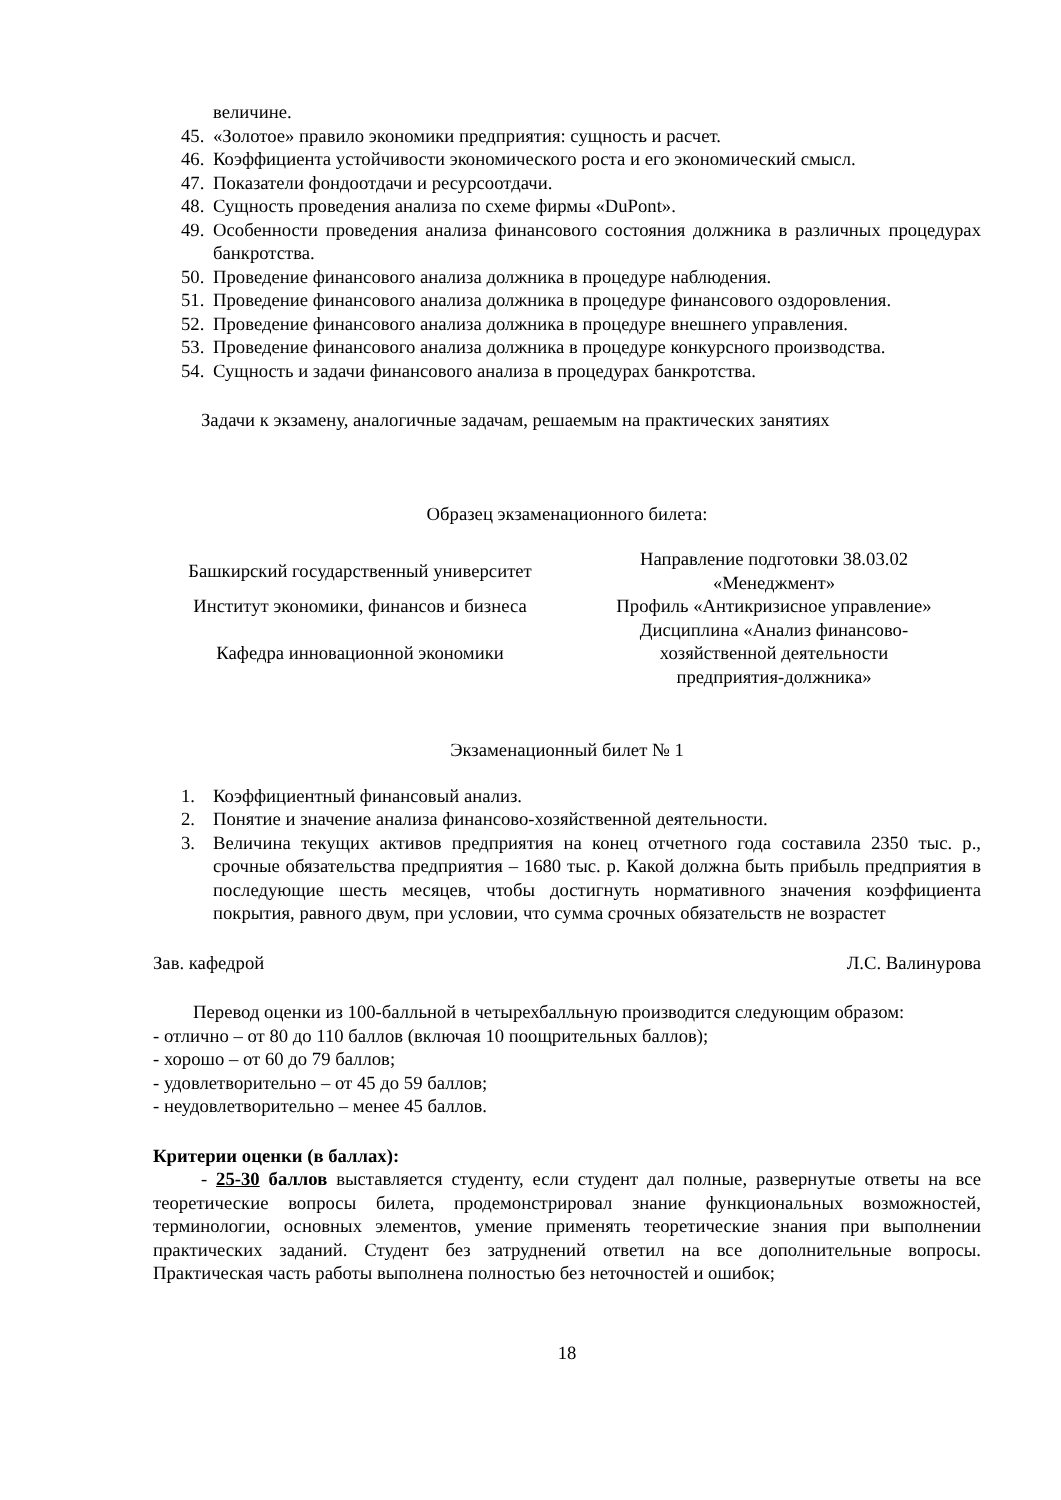величине.
45. «Золотое» правило экономики предприятия: сущность и расчет.
46. Коэффициента устойчивости экономического роста и его экономический смысл.
47. Показатели фондоотдачи и ресурсоотдачи.
48. Сущность проведения анализа по схеме фирмы «DuPont».
49. Особенности проведения анализа финансового состояния должника в различных процедурах банкротства.
50. Проведение финансового анализа должника в процедуре наблюдения.
51. Проведение финансового анализа должника в процедуре финансового оздоровления.
52. Проведение финансового анализа должника в процедуре внешнего управления.
53. Проведение финансового анализа должника в процедуре конкурсного производства.
54. Сущность и задачи финансового анализа в процедурах банкротства.
Задачи к экзамену, аналогичные задачам, решаемым на практических занятиях
Образец экзаменационного билета:
| Башкирский государственный университет | Направление подготовки 38.03.02 «Менеджмент» |
| Институт экономики, финансов и бизнеса | Профиль «Антикризисное управление» |
| Кафедра инновационной экономики | Дисциплина «Анализ финансово- хозяйственной деятельности предприятия-должника» |
Экзаменационный билет № 1
1. Коэффициентный финансовый анализ.
2. Понятие и значение анализа финансово-хозяйственной деятельности.
3. Величина текущих активов предприятия на конец отчетного года составила 2350 тыс. р., срочные обязательства предприятия – 1680 тыс. р. Какой должна быть прибыль предприятия в последующие шесть месяцев, чтобы достигнуть нормативного значения коэффициента покрытия, равного двум, при условии, что сумма срочных обязательств не возрастет
Зав. кафедрой Л.С. Валинурова
Перевод оценки из 100-балльной в четырехбалльную производится следующим образом:
- отлично – от 80 до 110 баллов (включая 10 поощрительных баллов);
- хорошо – от 60 до 79 баллов;
- удовлетворительно – от 45 до 59 баллов;
- неудовлетворительно – менее 45 баллов.
Критерии оценки (в баллах):
- 25-30 баллов выставляется студенту, если студент дал полные, развернутые ответы на все теоретические вопросы билета, продемонстрировал знание функциональных возможностей, терминологии, основных элементов, умение применять теоретические знания при выполнении практических заданий. Студент без затруднений ответил на все дополнительные вопросы. Практическая часть работы выполнена полностью без неточностей и ошибок;
18